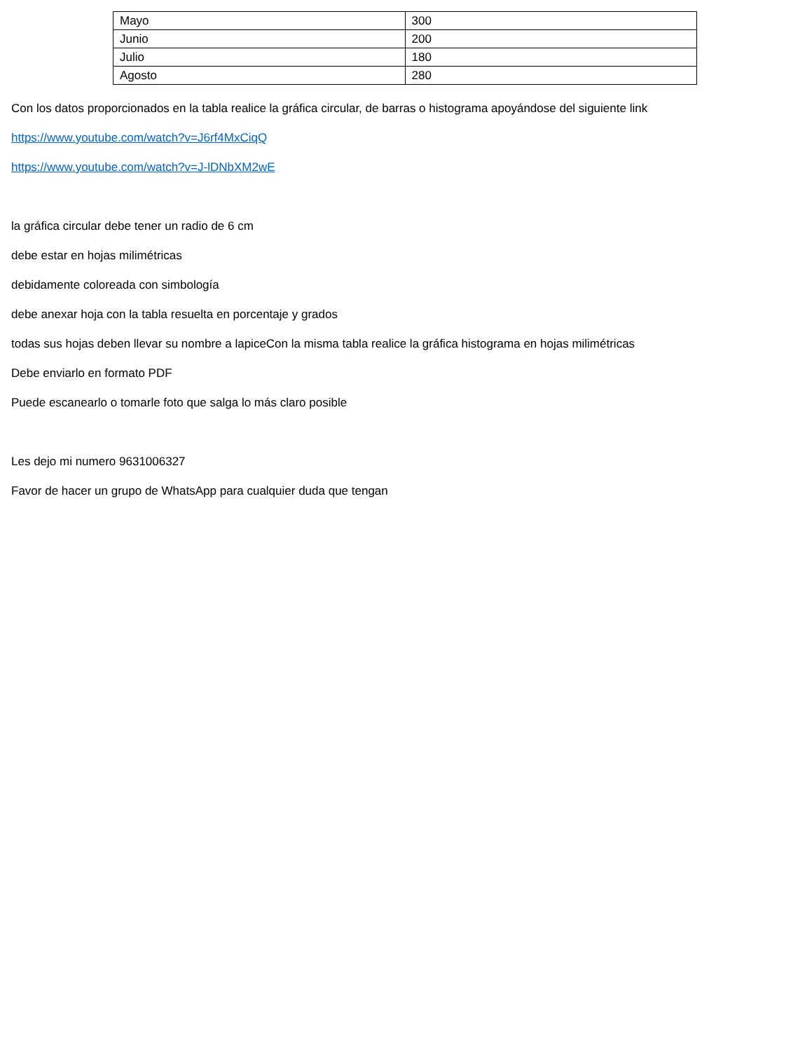| Mayo | 300 |
| Junio | 200 |
| Julio | 180 |
| Agosto | 280 |
Con los datos proporcionados en la tabla realice la gráfica circular, de barras o histograma apoyándose del siguiente link
https://www.youtube.com/watch?v=J6rf4MxCiqQ
https://www.youtube.com/watch?v=J-lDNbXM2wE
la gráfica circular debe tener un radio de 6 cm
debe estar en hojas milimétricas
debidamente coloreada con simbología
debe anexar hoja con la tabla resuelta en porcentaje y grados
todas sus hojas deben llevar su nombre a lapiceCon la misma tabla realice la gráfica histograma en hojas milimétricas
Debe enviarlo en formato PDF
Puede escanearlo o tomarle foto que salga lo más claro posible
Les dejo mi numero 9631006327
Favor de hacer un grupo de WhatsApp para cualquier duda que tengan